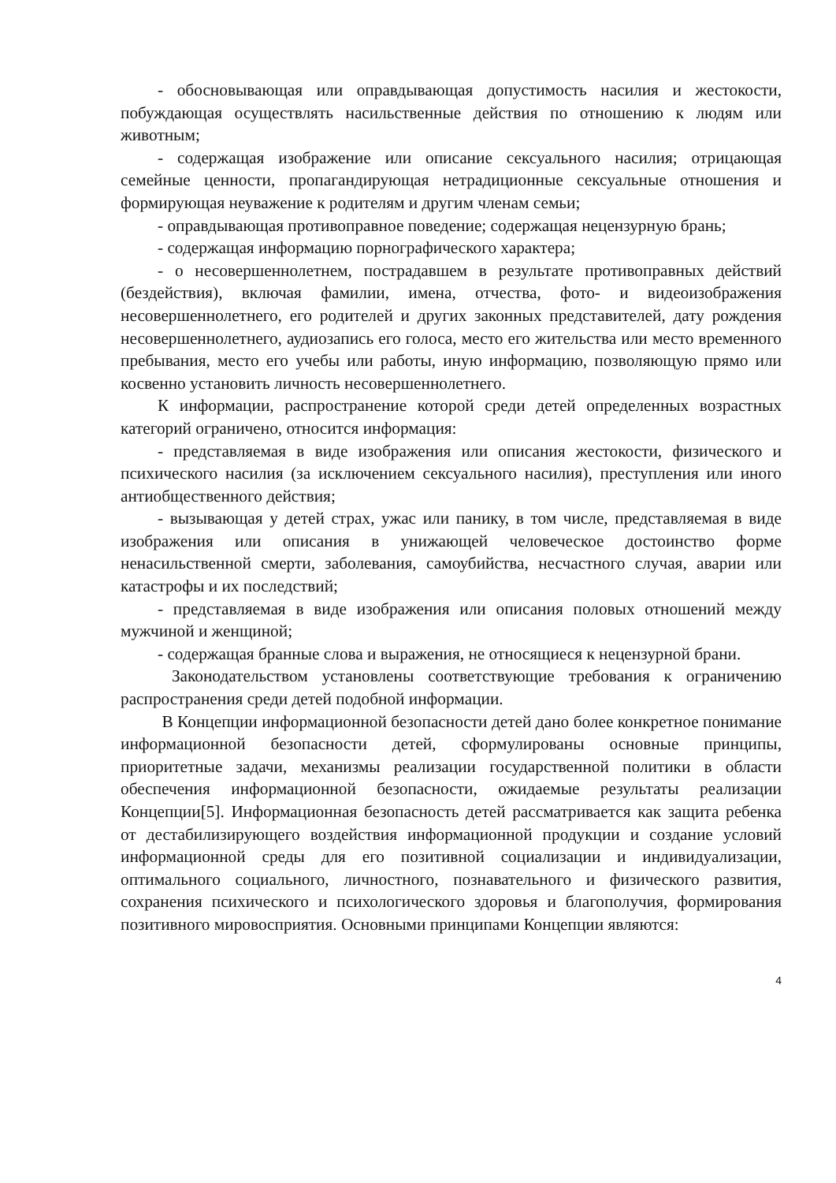- обосновывающая или оправдывающая допустимость насилия и жестокости, побуждающая осуществлять насильственные действия по отношению к людям или животным;
- содержащая изображение или описание сексуального насилия; отрицающая семейные ценности, пропагандирующая нетрадиционные сексуальные отношения и формирующая неуважение к родителям и другим членам семьи;
- оправдывающая противоправное поведение; содержащая нецензурную брань;
- содержащая информацию порнографического характера;
- о несовершеннолетнем, пострадавшем в результате противоправных действий (бездействия), включая фамилии, имена, отчества, фото- и видеоизображения несовершеннолетнего, его родителей и других законных представителей, дату рождения несовершеннолетнего, аудиозапись его голоса, место его жительства или место временного пребывания, место его учебы или работы, иную информацию, позволяющую прямо или косвенно установить личность несовершеннолетнего.
К информации, распространение которой среди детей определенных возрастных категорий ограничено, относится информация:
- представляемая в виде изображения или описания жестокости, физического и психического насилия (за исключением сексуального насилия), преступления или иного антиобщественного действия;
- вызывающая у детей страх, ужас или панику, в том числе, представляемая в виде изображения или описания в унижающей человеческое достоинство форме ненасильственной смерти, заболевания, самоубийства, несчастного случая, аварии или катастрофы и их последствий;
- представляемая в виде изображения или описания половых отношений между мужчиной и женщиной;
- содержащая бранные слова и выражения, не относящиеся к нецензурной брани.
Законодательством установлены соответствующие требования к ограничению распространения среди детей подобной информации.
В Концепции информационной безопасности детей дано более конкретное понимание информационной безопасности детей, сформулированы основные принципы, приоритетные задачи, механизмы реализации государственной политики в области обеспечения информационной безопасности, ожидаемые результаты реализации Концепции[5]. Информационная безопасность детей рассматривается как защита ребенка от дестабилизирующего воздействия информационной продукции и создание условий информационной среды для его позитивной социализации и индивидуализации, оптимального социального, личностного, познавательного и физического развития, сохранения психического и психологического здоровья и благополучия, формирования позитивного мировосприятия. Основными принципами Концепции являются:
4